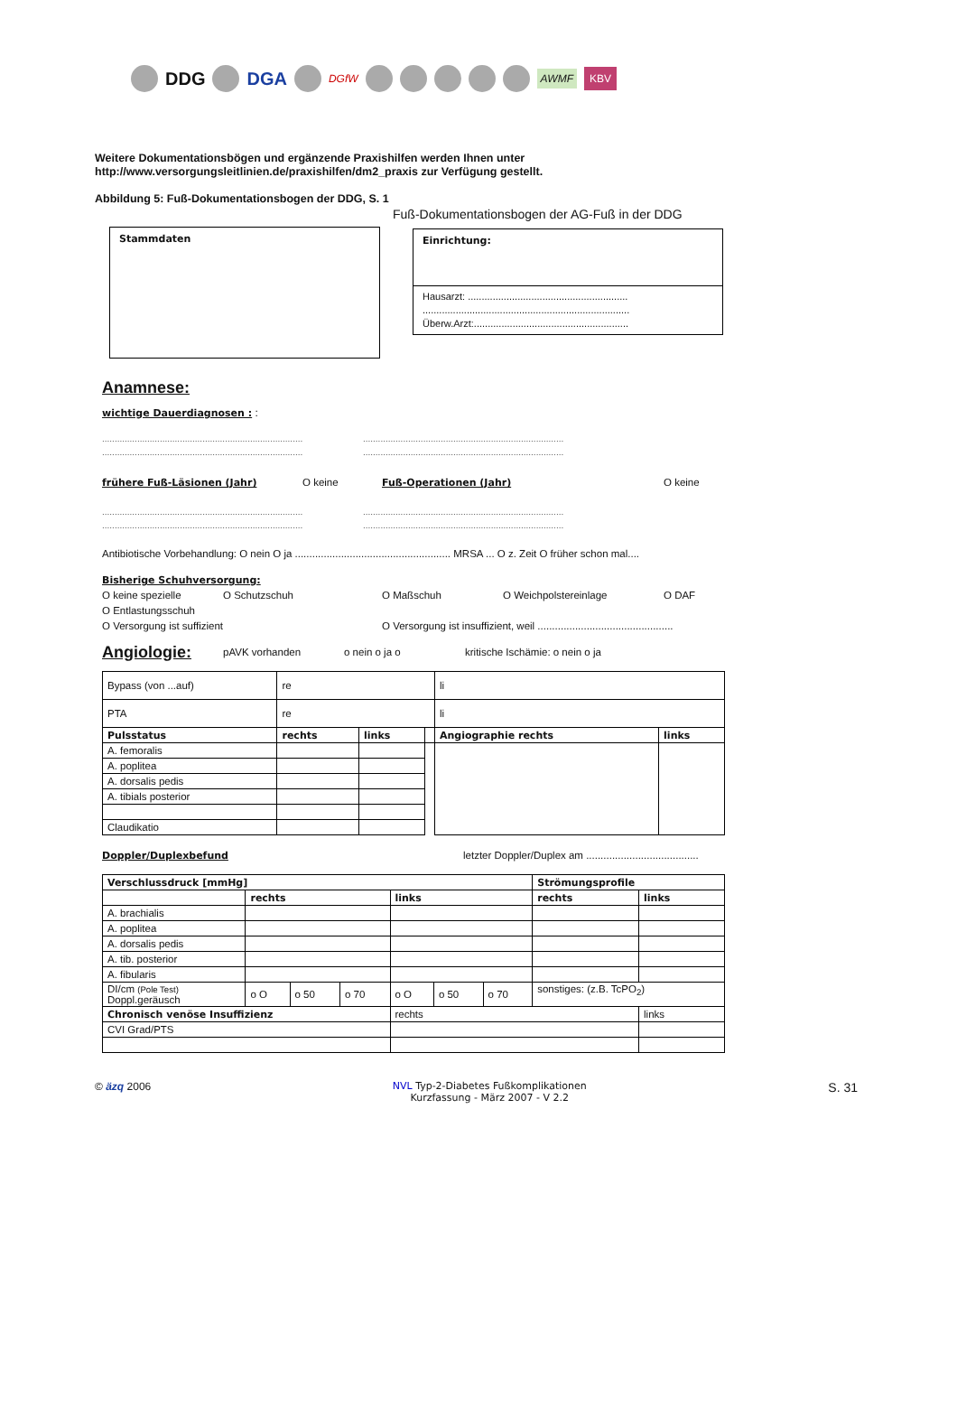DDG DGA DGfW AWMF KBV
Weitere Dokumentationsbögen und ergänzende Praxishilfen werden Ihnen unter
http://www.versorgungsleitlinien.de/praxishilfen/dm2_praxis zur Verfügung gestellt.
Abbildung 5: Fuß-Dokumentationsbogen der DDG, S. 1
Stammdaten
Fuß-Dokumentationsbogen der AG-Fuß in der DDG
Einrichtung:
Hausarzt: ..........................................................
...........................................................................
Überw.Arzt:........................................................
Anamnese:
wichtige Dauerdiagnosen : :
................................................................................ ................................................................................
................................................................................ ................................................................................
frühere Fuß-Läsionen (Jahr) O keine Fuß-Operationen (Jahr) O keine
................................................................................ ................................................................................
................................................................................ ................................................................................
Antibiotische Vorbehandlung: O nein O ja ...................................................... MRSA ... O z. Zeit O früher schon mal....
Bisherige Schuhversorgung:
O keine spezielle O Schutzschuh O Maßschuh O Weichpolstereinlage O DAF
O Entlastungsschuh
O Versorgung ist suffizient O Versorgung ist insuffizient, weil ...............................................
Angiologie: pAVK vorhanden o nein o ja o kritische Ischämie: o nein o ja
| Bypass (von ...auf) | re | | | li | |
| PTA | re | | | li | |
| Pulsstatus | rechts | links | | Angiographie rechts | links |
| A. femoralis | | | | | |
| A. poplitea | | | | | |
| A. dorsalis pedis | | | | | |
| A. tibials posterior | | | | | |
| Claudikatio | | | | | |
Doppler/Duplexbefund letzter Doppler/Duplex am .......................................
| Verschlussdruck [mmHg] | | | | | | | Strömungsprofile | |
| --- | --- | --- | --- | --- | --- | --- | --- | --- |
| | rechts | | | links | | | rechts | links |
| A. brachialis | | | | | | | | |
| A. poplitea | | | | | | | | |
| A. dorsalis pedis | | | | | | | | |
| A. tib. posterior | | | | | | | | |
| A. fibularis | | | | | | | | |
| DI/cm (Pole Test) Doppl.geräusch | o O | o 50 | o 70 | o O | o 50 | o 70 | sonstiges: (z.B. TcPO<sub>2</sub>) | |
| Chronisch venöse Insuffizienz | | | | rechts | | | | links |
| CVI Grad/PTS | | | | | | | | |
© äzq 2006 NVL Typ-2-Diabetes Fußkomplikationen
Kurzfassung - März 2007 - V 2.2 S. 31